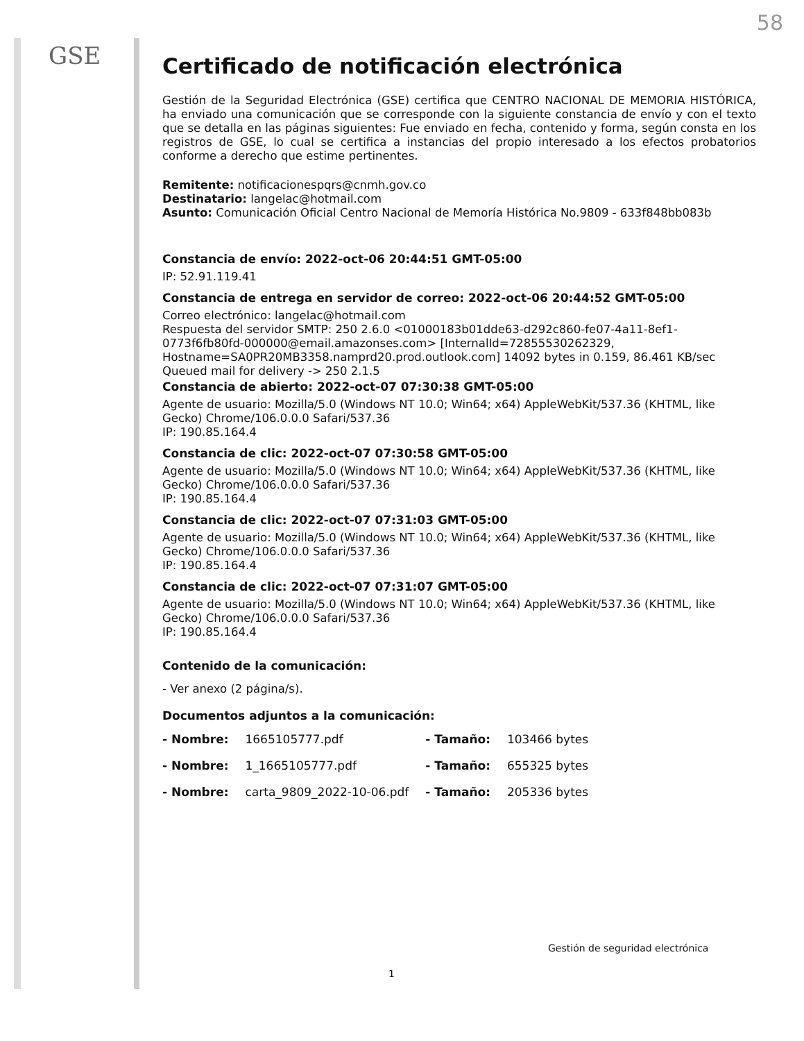GSE
58
Certificado de notificación electrónica
Gestión de la Seguridad Electrónica (GSE) certifica que CENTRO NACIONAL DE MEMORIA HISTÓRICA, ha enviado una comunicación que se corresponde con la siguiente constancia de envío y con el texto que se detalla en las páginas siguientes: Fue enviado en fecha, contenido y forma, según consta en los registros de GSE, lo cual se certifica a instancias del propio interesado a los efectos probatorios conforme a derecho que estime pertinentes.
Remitente: notificacionespqrs@cnmh.gov.co
Destinatario: langelac@hotmail.com
Asunto: Comunicación Oficial Centro Nacional de Memoría Histórica No.9809 - 633f848bb083b
Constancia de envío: 2022-oct-06 20:44:51 GMT-05:00
IP: 52.91.119.41
Constancia de entrega en servidor de correo: 2022-oct-06 20:44:52 GMT-05:00
Correo electrónico: langelac@hotmail.com
Respuesta del servidor SMTP: 250 2.6.0 <01000183b01dde63-d292c860-fe07-4a11-8ef1-0773f6fb80fd-000000@email.amazonses.com> [InternalId=72855530262329, Hostname=SA0PR20MB3358.namprd20.prod.outlook.com] 14092 bytes in 0.159, 86.461 KB/sec Queued mail for delivery -> 250 2.1.5
Constancia de abierto: 2022-oct-07 07:30:38 GMT-05:00
Agente de usuario: Mozilla/5.0 (Windows NT 10.0; Win64; x64) AppleWebKit/537.36 (KHTML, like Gecko) Chrome/106.0.0.0 Safari/537.36
IP: 190.85.164.4
Constancia de clic: 2022-oct-07 07:30:58 GMT-05:00
Agente de usuario: Mozilla/5.0 (Windows NT 10.0; Win64; x64) AppleWebKit/537.36 (KHTML, like Gecko) Chrome/106.0.0.0 Safari/537.36
IP: 190.85.164.4
Constancia de clic: 2022-oct-07 07:31:03 GMT-05:00
Agente de usuario: Mozilla/5.0 (Windows NT 10.0; Win64; x64) AppleWebKit/537.36 (KHTML, like Gecko) Chrome/106.0.0.0 Safari/537.36
IP: 190.85.164.4
Constancia de clic: 2022-oct-07 07:31:07 GMT-05:00
Agente de usuario: Mozilla/5.0 (Windows NT 10.0; Win64; x64) AppleWebKit/537.36 (KHTML, like Gecko) Chrome/106.0.0.0 Safari/537.36
IP: 190.85.164.4
Contenido de la comunicación:
- Ver anexo (2 página/s).
Documentos adjuntos a la comunicación:
| - Nombre: | 1665105777.pdf | - Tamaño: | 103466 bytes |
| - Nombre: | 1_1665105777.pdf | - Tamaño: | 655325 bytes |
| - Nombre: | carta_9809_2022-10-06.pdf | - Tamaño: | 205336 bytes |
Gestión de seguridad electrónica
1